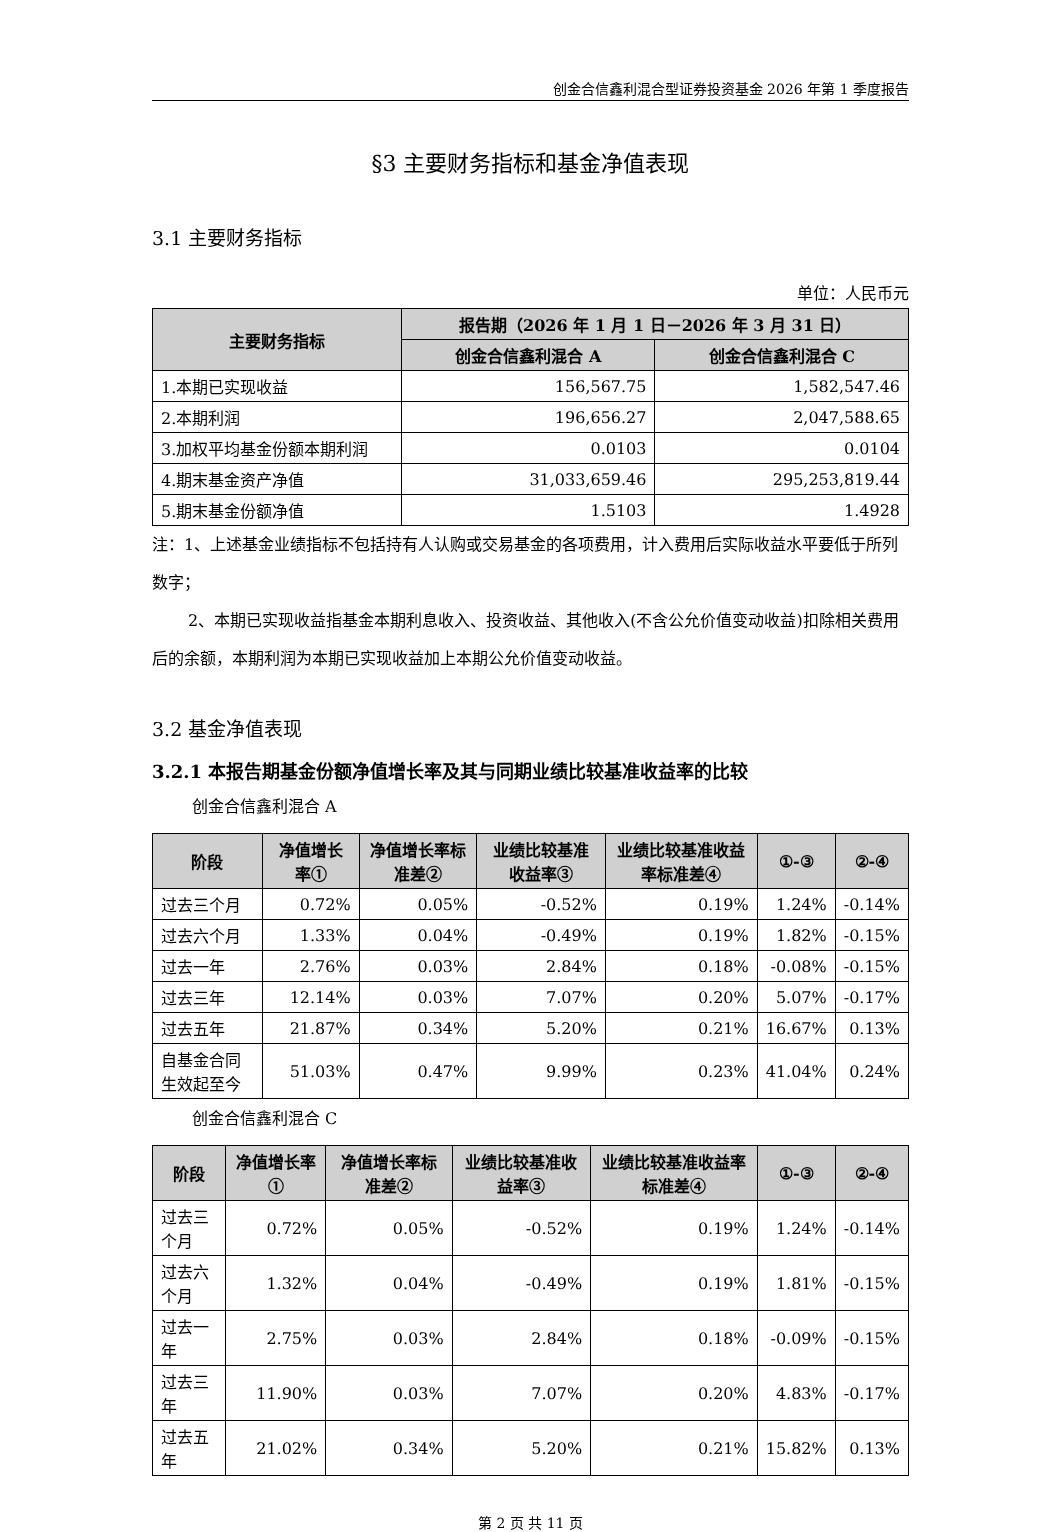创金合信鑫利混合型证券投资基金 2026 年第 1 季度报告
§3 主要财务指标和基金净值表现
3.1 主要财务指标
单位：人民币元
| 主要财务指标 | 报告期（2026 年 1 月 1 日－2026 年 3 月 31 日） | |
| --- | --- | --- |
| | 创金合信鑫利混合 A | 创金合信鑫利混合 C |
| 1.本期已实现收益 | 156,567.75 | 1,582,547.46 |
| 2.本期利润 | 196,656.27 | 2,047,588.65 |
| 3.加权平均基金份额本期利润 | 0.0103 | 0.0104 |
| 4.期末基金资产净值 | 31,033,659.46 | 295,253,819.44 |
| 5.期末基金份额净值 | 1.5103 | 1.4928 |
注：1、上述基金业绩指标不包括持有人认购或交易基金的各项费用，计入费用后实际收益水平要低于所列数字；
2、本期已实现收益指基金本期利息收入、投资收益、其他收入(不含公允价值变动收益)扣除相关费用后的余额，本期利润为本期已实现收益加上本期公允价值变动收益。
3.2 基金净值表现
3.2.1 本报告期基金份额净值增长率及其与同期业绩比较基准收益率的比较
创金合信鑫利混合 A
| 阶段 | 净值增长率① | 净值增长率标准差② | 业绩比较基准收益率③ | 业绩比较基准收益率标准差④ | ①-③ | ②-④ |
| --- | --- | --- | --- | --- | --- | --- |
| 过去三个月 | 0.72% | 0.05% | -0.52% | 0.19% | 1.24% | -0.14% |
| 过去六个月 | 1.33% | 0.04% | -0.49% | 0.19% | 1.82% | -0.15% |
| 过去一年 | 2.76% | 0.03% | 2.84% | 0.18% | -0.08% | -0.15% |
| 过去三年 | 12.14% | 0.03% | 7.07% | 0.20% | 5.07% | -0.17% |
| 过去五年 | 21.87% | 0.34% | 5.20% | 0.21% | 16.67% | 0.13% |
| 自基金合同生效起至今 | 51.03% | 0.47% | 9.99% | 0.23% | 41.04% | 0.24% |
创金合信鑫利混合 C
| 阶段 | 净值增长率① | 净值增长率标准差② | 业绩比较基准收益率③ | 业绩比较基准收益率标准差④ | ①-③ | ②-④ |
| --- | --- | --- | --- | --- | --- | --- |
| 过去三个月 | 0.72% | 0.05% | -0.52% | 0.19% | 1.24% | -0.14% |
| 过去六个月 | 1.32% | 0.04% | -0.49% | 0.19% | 1.81% | -0.15% |
| 过去一年 | 2.75% | 0.03% | 2.84% | 0.18% | -0.09% | -0.15% |
| 过去三年 | 11.90% | 0.03% | 7.07% | 0.20% | 4.83% | -0.17% |
| 过去五年 | 21.02% | 0.34% | 5.20% | 0.21% | 15.82% | 0.13% |
第 2 页 共 11 页